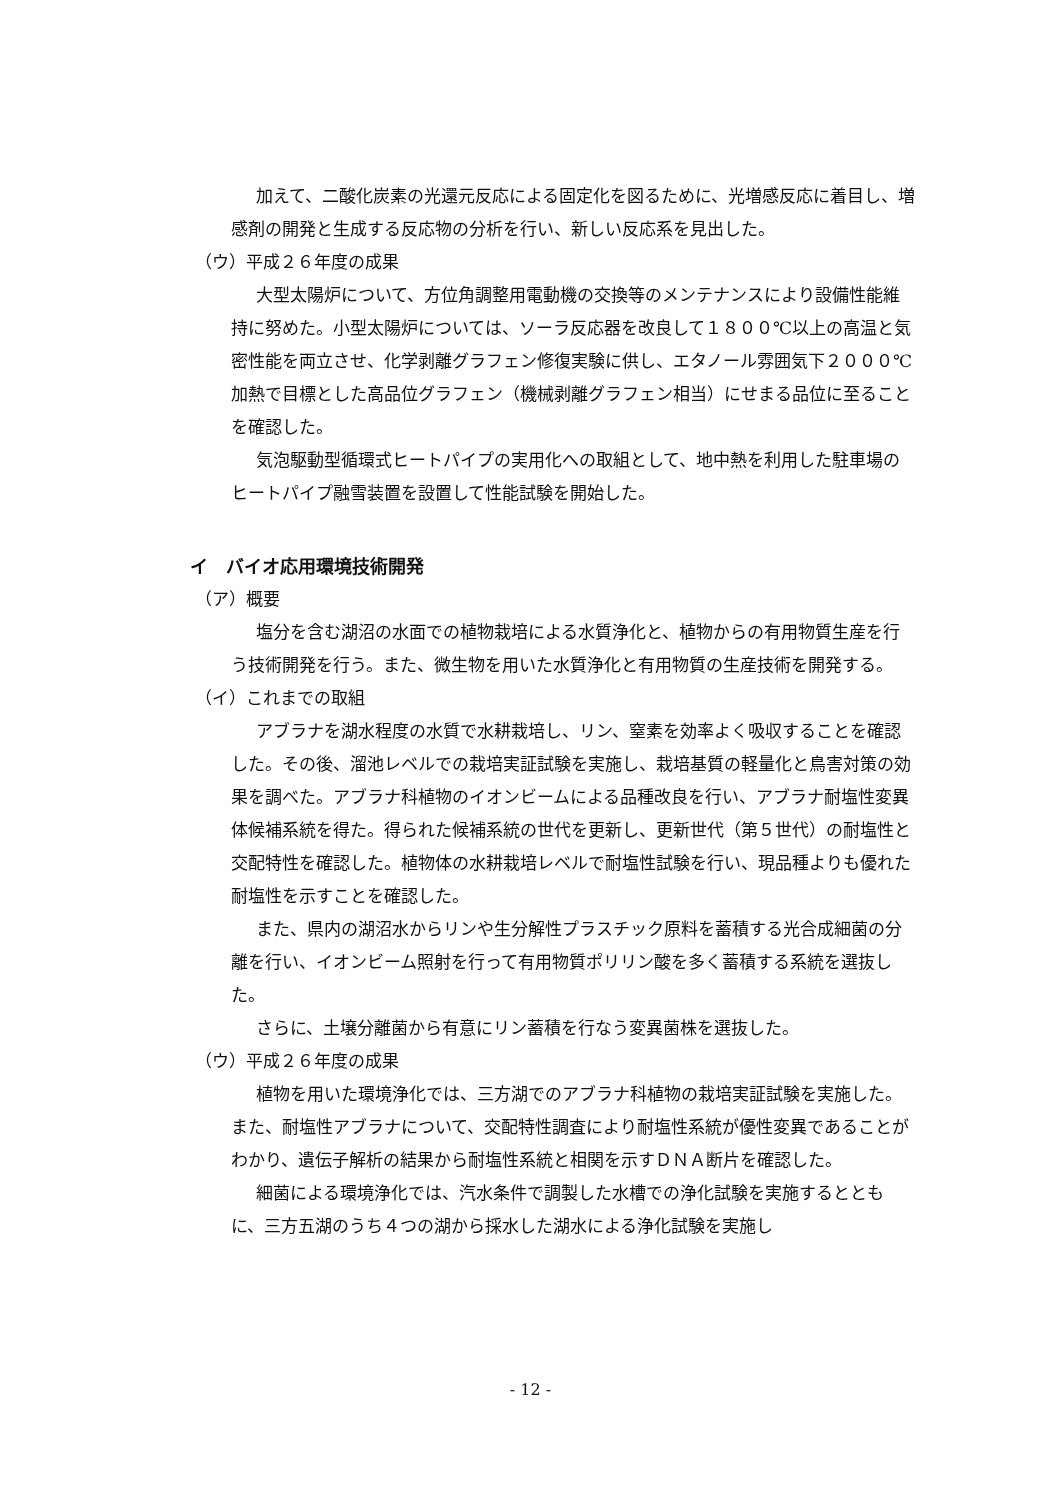加えて、二酸化炭素の光還元反応による固定化を図るために、光増感反応に着目し、増感剤の開発と生成する反応物の分析を行い、新しい反応系を見出した。
（ウ）平成２６年度の成果
大型太陽炉について、方位角調整用電動機の交換等のメンテナンスにより設備性能維持に努めた。小型太陽炉については、ソーラ反応器を改良して１８００℃以上の高温と気密性能を両立させ、化学剥離グラフェン修復実験に供し、エタノール雰囲気下２０００℃加熱で目標とした高品位グラフェン（機械剥離グラフェン相当）にせまる品位に至ることを確認した。
気泡駆動型循環式ヒートパイプの実用化への取組として、地中熱を利用した駐車場のヒートパイプ融雪装置を設置して性能試験を開始した。
イ　バイオ応用環境技術開発
（ア）概要
塩分を含む湖沼の水面での植物栽培による水質浄化と、植物からの有用物質生産を行う技術開発を行う。また、微生物を用いた水質浄化と有用物質の生産技術を開発する。
（イ）これまでの取組
アブラナを湖水程度の水質で水耕栽培し、リン、窒素を効率よく吸収することを確認した。その後、溜池レベルでの栽培実証試験を実施し、栽培基質の軽量化と鳥害対策の効果を調べた。アブラナ科植物のイオンビームによる品種改良を行い、アブラナ耐塩性変異体候補系統を得た。得られた候補系統の世代を更新し、更新世代（第５世代）の耐塩性と交配特性を確認した。植物体の水耕栽培レベルで耐塩性試験を行い、現品種よりも優れた耐塩性を示すことを確認した。
また、県内の湖沼水からリンや生分解性プラスチック原料を蓄積する光合成細菌の分離を行い、イオンビーム照射を行って有用物質ポリリン酸を多く蓄積する系統を選抜した。
さらに、土壌分離菌から有意にリン蓄積を行なう変異菌株を選抜した。
（ウ）平成２６年度の成果
植物を用いた環境浄化では、三方湖でのアブラナ科植物の栽培実証試験を実施した。また、耐塩性アブラナについて、交配特性調査により耐塩性系統が優性変異であることがわかり、遺伝子解析の結果から耐塩性系統と相関を示すＤＮＡ断片を確認した。
細菌による環境浄化では、汽水条件で調製した水槽での浄化試験を実施するとともに、三方五湖のうち４つの湖から採水した湖水による浄化試験を実施し
- 12 -